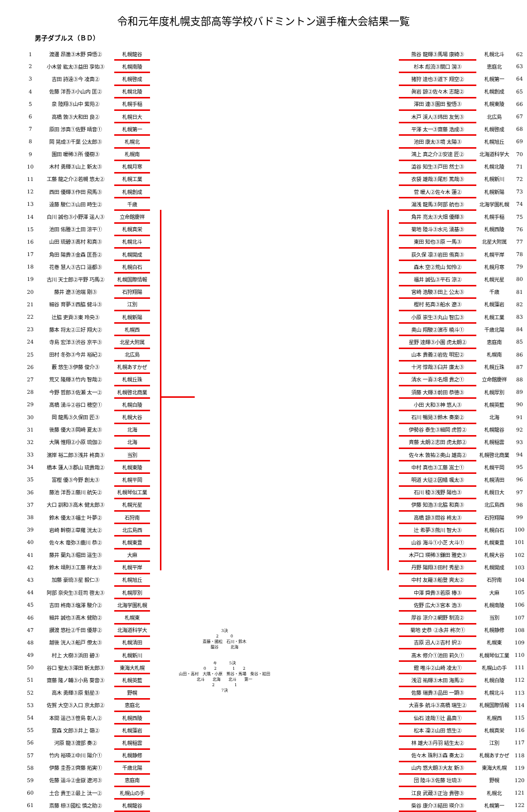令和元年度札幌支部高等学校バドミントン選手権大会結果一覧
男子ダブルス（ＢＤ）
| 1 | 渡邊 昂進③木野 舜悟② | 札幌龍谷 |
| 2 | 小木曽 紘太③益田 享佑③ | 札幌南陵 |
| 3 | 吉田 詩遠③今 凌真② | 札幌啓成 |
| 4 | 佐藤 洋吾③小山内 匡② | 札幌北陵 |
| 5 | 泉 陸翔③山中 紫苑② | 札幌手稲 |
| 6 | 高橋 敦③大和田 良② | 札幌日大 |
| 7 | 原田 渉真①佐野 晴音① | 札幌第一 |
| 8 | 岡 晃成③千葉 公太郎③ | 札幌北 |
| 9 | 園田 暖稀③所 優樹③ | 札幌南 |
| 10 | 木村 勇輝③山上 新太③ | 札幌月寒 |
| 11 | 工藤 龍之介②若槻 悠太② | 札幌工業 |
| 12 | 西田 優輝③作田 飛馬③ | 札幌創成 |
| 13 | 遠藤 駿仁③山田 時生② | 千歳 |
| 14 | 白川 誠也③小野澤 遥人③ | 立命館慶祥 |
| 15 | 池田 佑雅③土田 涼平① | 札幌真栄 |
| 16 | 山田 琉碧③髙村 和真③ | 札幌北斗 |
| 17 | 角田 陽貴③金森 匡吾② | 札幌開成 |
| 18 | 花巻 慧人③古口 遥都③ | 札幌白石 |
| 19 | 古川 天士郎②平野 巧馬② | 札幌国際情報 |
| 20 | 藤井 遼③池端 剛③ | 石狩翔陽 |
| 21 | 細谷 育夢③西脇 健斗③ | 江別 |
| 22 | 辻脇 吏貢③東 玲央③ | 札幌新陽 |
| 23 | 藤本 将太②三好 翔大② | 札幌西 |
| 24 | 寺島 宏洋③渋谷 京平③ | 北星大附属 |
| 25 | 田村 冬弥③今井 裕紀② | 北広島 |
| 26 | 藪 悠生③伊藤 俊介③ | 札幌あすかぜ |
| 27 | 荒又 隆輝③竹内 智哉② | 札幌丘珠 |
| 28 | 今野 哲郎③佐瀬 太一② | 札幌啓北商業 |
| 29 | 髙橋 湧斗②谷口 穂空① | 札幌白陵 |
| 30 | 岡 龍馬③久保田 匠③ | 札幌大谷 |
| 31 | 後藤 優大③岡崎 夏太③ | 北海 |
| 32 | 大隅 惟翔②小原 琉伽② | 北海 |
| 33 | 濱岸 裕二郎③浅井 柊真③ | 当別 |
| 34 | 橋本 蓮人③郡山 琉貴哉② | 札幌東陵 |
| 35 | 富樫 優③今野 創太③ | 札幌平岡 |
| 36 | 藤池 洋吾②藤川 航矢② | 札幌琴似工業 |
| 37 | 大口 訓和③高木 健太郎③ | 札幌光星 |
| 38 | 鈴木 優太③福士 叶夢② | 石狩南 |
| 39 | 岩崎 幹樹②草薙 洸太② | 北広島西 |
| 40 | 佐々木 竜弥③鹿川 恭② | 札幌東豊 |
| 41 | 藤井 蘭丸③堀田 遥生③ | 大麻 |
| 42 | 鈴木 靖則③工藤 祥太③ | 札幌平岸 |
| 43 | 加藤 豪琉③星 毅仁③ | 札幌旭丘 |
| 44 | 阿部 奈央生③荘司 啓太③ | 札幌厚別 |
| 45 | 吉田 柊南③塩澤 駿介② | 北海学園札幌 |
| 46 | 細井 誠也③髙木 健助② | 札幌東 |
| 47 | 讃渡 悠杜②千田 優芽② | 北海道科学大 |
| 48 | 越後 洸人③船戸 僚太③ | 札幌清田 |
| 49 | 村上 大樹③浜田 碧③ | 札幌新川 |
| 50 | 谷口 聖太③澤田 新太郎③ | 東海大札幌 |
| 51 | 齋藤 隆ノ輔③小島 葵音③ | 札幌英藍 |
| 52 | 高木 勇輝③原 魁星③ | 野幌 |
| 53 | 佐賀 大空③入口 京太郎② | 恵庭北 |
| 54 | 本間 遥己③笹島 彰人② | 札幌西陵 |
| 55 | 萱森 文郎③井上 嶺② | 札幌藻岩 |
| 56 | 河原 龍③渡部 奏② | 札幌稲雲 |
| 57 | 竹内 裕瑛②中川 陽介① | 札幌静修 |
| 58 | 伊藤 圭吾②齊藤 拓実① | 千歳北陽 |
| 59 | 佐藤 遥斗②金嶽 遼河③ | 恵庭南 |
| 60 | 土合 貴王②最上 汰一② | 札幌山の手 |
| 61 | 斎藤 椋③國松 慎之助② | 札幌龍谷 |
3決
2　　　0
斎藤・國松　石川・鈴木
龍谷　　　北海
キ　　　5決
0　　2　　　　1　　2
山田・高村　大隅・小原　熊谷・馬場　柴谷・結田
北斗　　北海　　北斗　　第一
2　　　　　1
7決
| 熊谷 龍輝③馬場 康綺③ | 札幌北斗 | 62 |
| 杉本 彪流③關口 滉③ | 恵庭北 | 63 |
| 猪狩 達也③道下 翔空② | 札幌第一 | 64 |
| 眞岩 諒②佐々木 志龍② | 札幌創成 | 65 |
| 澤田 連③園田 聖悟③ | 札幌東陵 | 66 |
| 木戸 渓人③玮田 友気③ | 北広島 | 67 |
| 平澤 太一③齋藤 浩成③ | 札幌啓成 | 68 |
| 池田 康太③境 太陽③ | 札幌旭丘 | 69 |
| 鴻上 真之介②安達 匠② | 北海道科学大 | 70 |
| 澁谷 知生③戸田 然士③ | 札幌北陵 | 71 |
| 衣袋 雄哉③尾形 篤哉③ | 札幌新川 | 72 |
| 菅 暖人②佐々木 蓮② | 札幌新陽 | 73 |
| 湯浅 龍馬③阿部 航也③ | 北海学園札幌 | 74 |
| 角井 亮太③大畑 優輝③ | 札幌手稲 | 75 |
| 菊地 陸斗③水元 湧基③ | 札幌西陵 | 76 |
| 東田 知也③原 一馬③ | 北星大附属 | 77 |
| 荻久保 凛③岩田 侑真③ | 札幌平岸 | 78 |
| 森木 空②荒山 知怜② | 札幌月寒 | 79 |
| 福井 誠弘③平石 涼② | 札幌光星 | 80 |
| 宮崎 浩駿③田上 公太③ | 千歳 | 81 |
| 樫村 拓真③船水 遼③ | 札幌藻岩 | 82 |
| 小原 崇生③丸山 智広③ | 札幌工業 | 83 |
| 奥山 翔駿②濱市 暁斗① | 千歳北陽 | 84 |
| 星野 達輝③小園 虎太朗② | 恵庭南 | 85 |
| 山本 貴義②岩佐 明宏② | 札幌南 | 86 |
| 十河 惇哉③臼井 廉太③ | 札幌丘珠 | 87 |
| 清水 一喜③名畑 貴之① | 立命館慶祥 | 88 |
| 須藤 大輝③前田 恭徳③ | 札幌厚別 | 89 |
| 小田 大和③神 悠人③ | 札幌英藍 | 90 |
| 石川 暢晃③鈴木 奏楽② | 北海 | 91 |
| 伊勢谷 泰生③細岡 虎哲② | 札幌龍谷 | 92 |
| 斉藤 太朗②志田 虎太郎② | 札幌稲雲 | 93 |
| 佐々木 敦祐②奥山 雄高② | 札幌啓北商業 | 94 |
| 中村 真也③工藤 嵩士① | 札幌平岡 | 95 |
| 明道 大征②因幡 颯太③ | 札幌清田 | 96 |
| 石川 稜③浅野 陽也③ | 札幌日大 | 97 |
| 伊藤 知浩③北脇 和真③ | 北広島西 | 98 |
| 高橋 諒③問谷 柊太③ | 石狩翔陽 | 99 |
| 辻 希夢③熊川 智大③ | 札幌白石 | 100 |
| 山谷 海斗①小芝 大斗① | 札幌東豊 | 101 |
| 木戸口 瑛稀③鎌田 雅史③ | 札幌大谷 | 102 |
| 丹野 陽翔③田村 秀星③ | 札幌開成 | 103 |
| 中村 友羅③船登 爽太② | 石狩南 | 104 |
| 中澤 舜貴③若原 椿③ | 大麻 | 105 |
| 佐野 広大③宮本 浩③ | 札幌南陵 | 106 |
| 厚谷 涼介②網野 制流② | 当別 | 107 |
| 菊地 史恭 ②永井 柊次① | 札幌静修 | 108 |
| 吉原 迅人②吉村 択② | 札幌東 | 109 |
| 髙木 修介①池田 莉久① | 札幌琴似工業 | 110 |
| 鐙 唯斗②山崎 凌太① | 札幌山の手 | 111 |
| 浅沼 祐輝③木田 海馬② | 札幌白陵 | 112 |
| 佐藤 瑞貴③品田 一顕③ | 札幌北斗 | 113 |
| 大喜多 航斗③髙橋 瑞生② | 札幌国際情報 | 114 |
| 仙石 達哉①辻 晶真① | 札幌西 | 115 |
| 松本 凜②山田 悠生② | 札幌真栄 | 116 |
| 林 雄大③丹羽 結生太② | 江別 | 117 |
| 佐々木 珠利③森 奏太② | 札幌あすかぜ | 118 |
| 山内 悠大朗③大友 新③ | 東海大札幌 | 119 |
| 団 陸斗③佐藤 壮琉③ | 野幌 | 120 |
| 江良 武蔵③正治 貴啓③ | 札幌北 | 121 |
| 柴谷 康介③結田 瑛介③ | 札幌第一 | 122 |